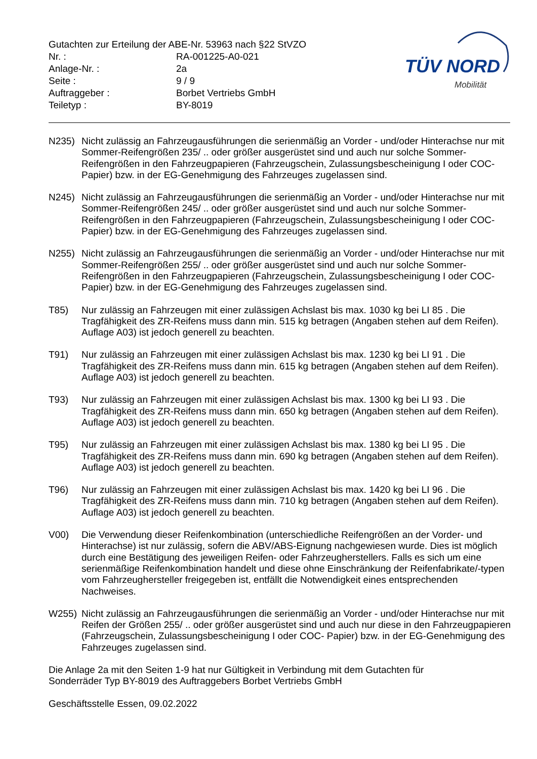Gutachten zur Erteilung der ABE-Nr. 53963 nach §22 StVZO
| Nr. : | RA-001225-A0-021 |
| Anlage-Nr. : | 2a |
| Seite : | 9 / 9 |
| Auftraggeber : | Borbet Vertriebs GmbH |
| Teiletyp : | BY-8019 |
TÜV NORD
Mobilität
N235) Nicht zulässig an Fahrzeugausführungen die serienmäßig an Vorder - und/oder Hinterachse nur mit Sommer-Reifengrößen 235/ .. oder größer ausgerüstet sind und auch nur solche Sommer-Reifengrößen in den Fahrzeugpapieren (Fahrzeugschein, Zulassungsbescheinigung I oder COC- Papier) bzw. in der EG-Genehmigung des Fahrzeuges zugelassen sind.
N245) Nicht zulässig an Fahrzeugausführungen die serienmäßig an Vorder - und/oder Hinterachse nur mit Sommer-Reifengrößen 245/ .. oder größer ausgerüstet sind und auch nur solche Sommer-Reifengrößen in den Fahrzeugpapieren (Fahrzeugschein, Zulassungsbescheinigung I oder COC- Papier) bzw. in der EG-Genehmigung des Fahrzeuges zugelassen sind.
N255) Nicht zulässig an Fahrzeugausführungen die serienmäßig an Vorder - und/oder Hinterachse nur mit Sommer-Reifengrößen 255/ .. oder größer ausgerüstet sind und auch nur solche Sommer-Reifengrößen in den Fahrzeugpapieren (Fahrzeugschein, Zulassungsbescheinigung I oder COC- Papier) bzw. in der EG-Genehmigung des Fahrzeuges zugelassen sind.
T85) Nur zulässig an Fahrzeugen mit einer zulässigen Achslast bis max. 1030 kg bei LI 85 . Die Tragfähigkeit des ZR-Reifens muss dann min. 515 kg betragen (Angaben stehen auf dem Reifen). Auflage A03) ist jedoch generell zu beachten.
T91) Nur zulässig an Fahrzeugen mit einer zulässigen Achslast bis max. 1230 kg bei LI 91 . Die Tragfähigkeit des ZR-Reifens muss dann min. 615 kg betragen (Angaben stehen auf dem Reifen). Auflage A03) ist jedoch generell zu beachten.
T93) Nur zulässig an Fahrzeugen mit einer zulässigen Achslast bis max. 1300 kg bei LI 93 . Die Tragfähigkeit des ZR-Reifens muss dann min. 650 kg betragen (Angaben stehen auf dem Reifen). Auflage A03) ist jedoch generell zu beachten.
T95) Nur zulässig an Fahrzeugen mit einer zulässigen Achslast bis max. 1380 kg bei LI 95 . Die Tragfähigkeit des ZR-Reifens muss dann min. 690 kg betragen (Angaben stehen auf dem Reifen). Auflage A03) ist jedoch generell zu beachten.
T96) Nur zulässig an Fahrzeugen mit einer zulässigen Achslast bis max. 1420 kg bei LI 96 . Die Tragfähigkeit des ZR-Reifens muss dann min. 710 kg betragen (Angaben stehen auf dem Reifen). Auflage A03) ist jedoch generell zu beachten.
V00) Die Verwendung dieser Reifenkombination (unterschiedliche Reifengrößen an der Vorder- und Hinterachse) ist nur zulässig, sofern die ABV/ABS-Eignung nachgewiesen wurde. Dies ist möglich durch eine Bestätigung des jeweiligen Reifen- oder Fahrzeugherstellers. Falls es sich um eine serienmäßige Reifenkombination handelt und diese ohne Einschränkung der Reifenfabrikate/-typen vom Fahrzeughersteller freigegeben ist, entfällt die Notwendigkeit eines entsprechenden Nachweises.
W255) Nicht zulässig an Fahrzeugausführungen die serienmäßig an Vorder - und/oder Hinterachse nur mit Reifen der Größen 255/ .. oder größer ausgerüstet sind und auch nur diese in den Fahrzeugpapieren (Fahrzeugschein, Zulassungsbescheinigung I oder COC- Papier) bzw. in der EG-Genehmigung des Fahrzeuges zugelassen sind.
Die Anlage 2a mit den Seiten 1-9 hat nur Gültigkeit in Verbindung mit dem Gutachten für
Sonderräder Typ BY-8019 des Auftraggebers Borbet Vertriebs GmbH
Geschäftsstelle Essen, 09.02.2022